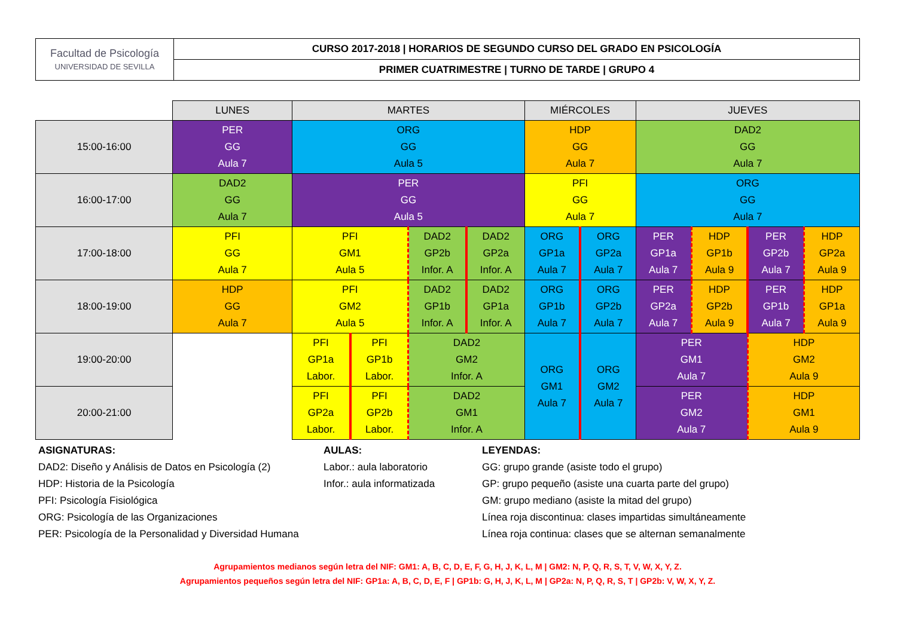| Facultad de Psicología UNIVERSIDAD DE SEVILLA | CURSO 2017-2018 / HORARIOS DE SEGUNDO CURSO DEL GRADO EN PSICOLOGÍA |
| | PRIMER CUATRIMESTRE / TURNO DE TARDE / GRUPO 4 |
| | LUNES | MARTES | | | | MIÉRCOLES | | JUEVES | | | |
| 15:00-16:00 | PER GG Aula 7 | ORG GG Aula 5 | | | | HDP GG Aula 7 | | DAD2 GG Aula 7 | | | |
| 16:00-17:00 | DAD2 GG Aula 7 | PER GG Aula 5 | | | | PFI GG Aula 7 | | ORG GG Aula 7 | | | |
| 17:00-18:00 | PFI GG Aula 7 | PFI GM1 Aula 5 | | DAD2 GP2b Infor. A | DAD2 GP2a Infor. A | ORG GP1a Aula 7 | ORG GP2a Aula 7 | PER GP1a Aula 7 | HDP GP1b Aula 9 | PER GP2b Aula 7 | HDP GP2a Aula 9 |
| 18:00-19:00 | HDP GG Aula 7 | PFI GM2 Aula 5 | | DAD2 GP1b Infor. A | DAD2 GP1a Infor. A | ORG GP1b Aula 7 | ORG GP2b Aula 7 | PER GP2a Aula 7 | HDP GP2b Aula 9 | PER GP1b Aula 7 | HDP GP1a Aula 9 |
| 19:00-20:00 | | PFI GP1a Labor. | PFI GP1b Labor. | DAD2 GM2 Infor. A | | ORG GM1 Aula 7 | ORG GM2 Aula 7 | PER GM1 Aula 7 | | HDP GM2 Aula 9 | |
| 20:00-21:00 | | PFI GP2a Labor. | PFI GP2b Labor. | DAD2 GM1 Infor. A | | | | PER GM2 Aula 7 | | HDP GM1 Aula 9 | |
ASIGNATURAS:
DAD2: Diseño y Análisis de Datos en Psicología (2)
HDP: Historia de la Psicología
PFI: Psicología Fisiológica
ORG: Psicología de las Organizaciones
PER: Psicología de la Personalidad y Diversidad Humana
AULAS:
Labor.: aula laboratorio
Infor.: aula informatizada
LEYENDAS:
GG: grupo grande (asiste todo el grupo)
GP: grupo pequeño (asiste una cuarta parte del grupo)
GM: grupo mediano (asiste la mitad del grupo)
Línea roja discontinua: clases impartidas simultáneamente
Línea roja continua: clases que se alternan semanalmente
Agrupamientos medianos según letra del NIF: GM1: A, B, C, D, E, F, G, H, J, K, L, M | GM2: N, P, Q, R, S, T, V, W, X, Y, Z.
Agrupamientos pequeños según letra del NIF: GP1a: A, B, C, D, E, F | GP1b: G, H, J, K, L, M | GP2a: N, P, Q, R, S, T | GP2b: V, W, X, Y, Z.